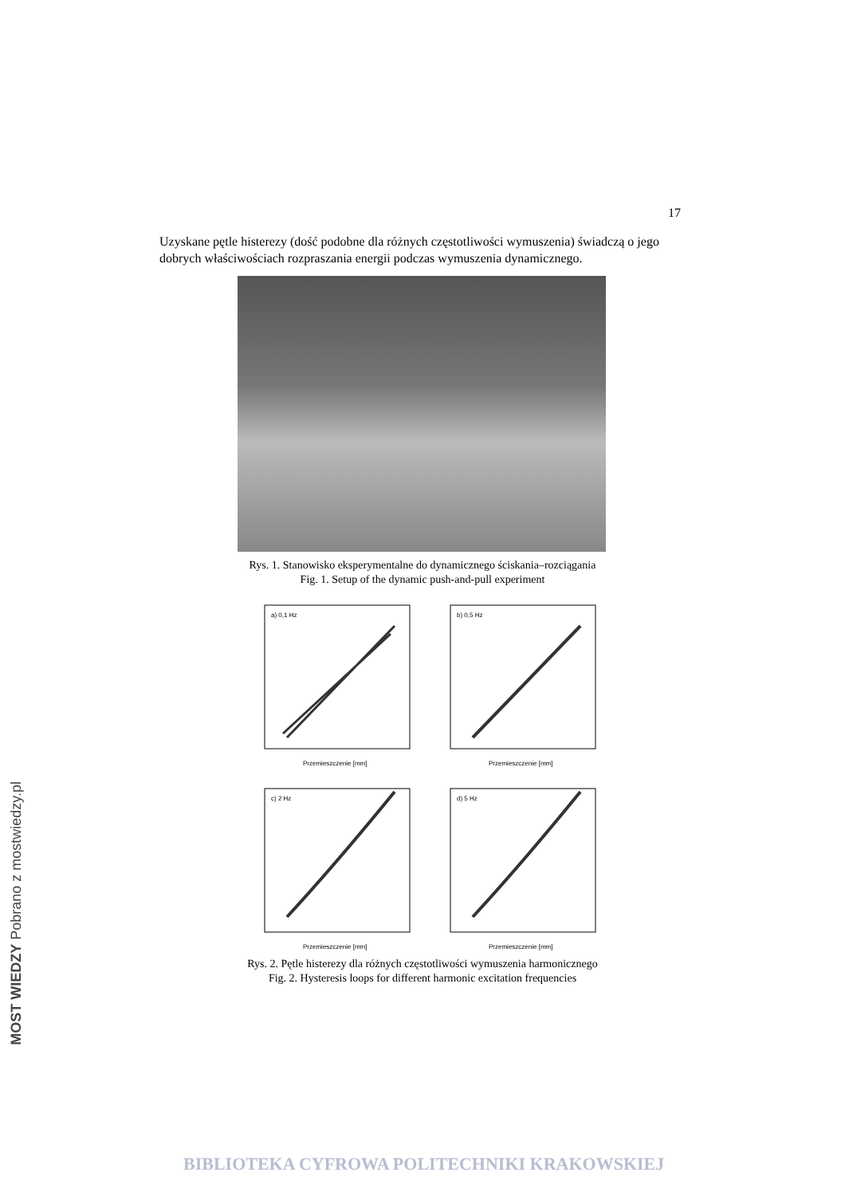17
Uzyskane pętle histerezy (dość podobne dla różnych częstotliwości wymuszenia) świadczą o jego dobrych właściwościach rozpraszania energii podczas wymuszenia dynamicznego.
Rys. 1. Stanowisko eksperymentalne do dynamicznego ściskania–rozciągania
Fig. 1. Setup of the dynamic push-and-pull experiment
a) 0,1 Hz
Przemieszczenie [mm]
b) 0,5 Hz
Przemieszczenie [mm]
c) 2 Hz
Przemieszczenie [mm]
d) 5 Hz
Przemieszczenie [mm]
Rys. 2. Pętle histerezy dla różnych częstotliwości wymuszenia harmonicznego
Fig. 2. Hysteresis loops for different harmonic excitation frequencies
MOST WIEDZY Pobrano z mostwiedzy.pl
BIBLIOTEKA CYFROWA POLITECHNIKI KRAKOWSKIEJ